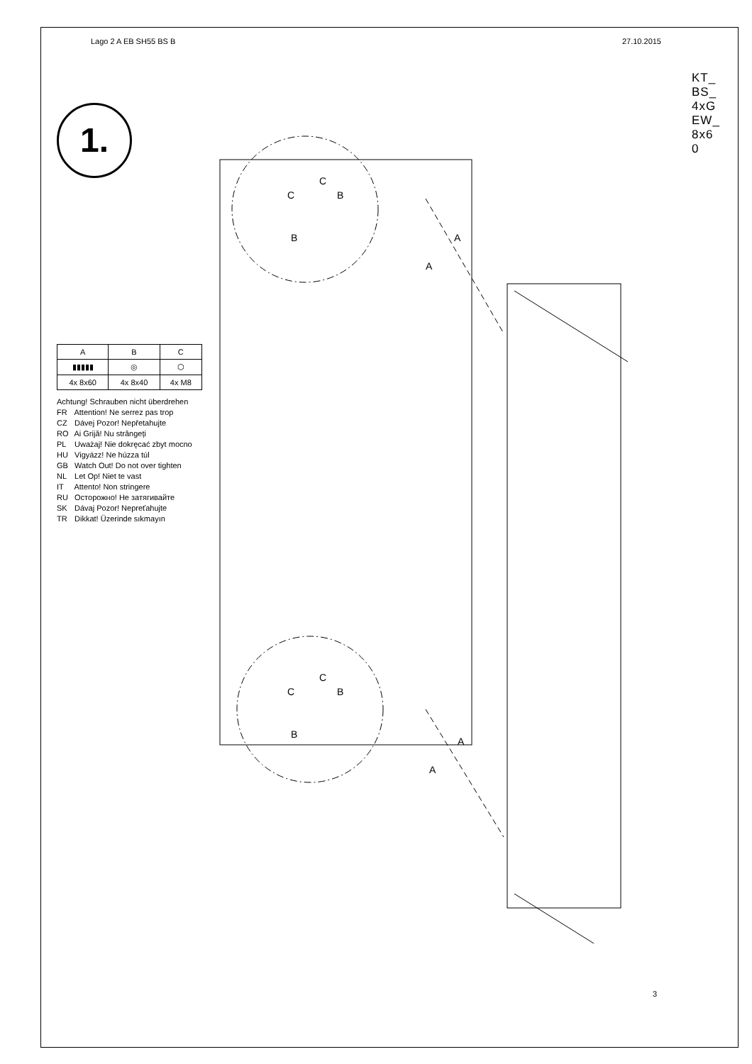Lago 2 A EB SH55 BS B 27.10.2015
KT_BS_4xGEW_8x60
1.
| A | B | C |
| --- | --- | --- |
| ▮▮▮▮▮ | ◎ | ⬡ |
| 4x 8x60 | 4x 8x40 | 4x M8 |
Achtung! Schrauben nicht überdrehen
FR Attention! Ne serrez pas trop
CZ Dávej Pozor! Nepřetahujte
RO Ai Grijă! Nu strângeți
PL Uważaj! Nie dokręcać zbyt mocno
HU Vigyázz! Ne húzza túl
GB Watch Out! Do not over tighten
NL Let Op! Niet te vast
IT Attento! Non stringere
RU Осторожно! Не затягивайте
SK Dávaj Pozor! Nepreťahujte
TR Dikkat! Üzerinde sıkmayın
C
C
B
B
C
C
B
B
A
A
A
A
3